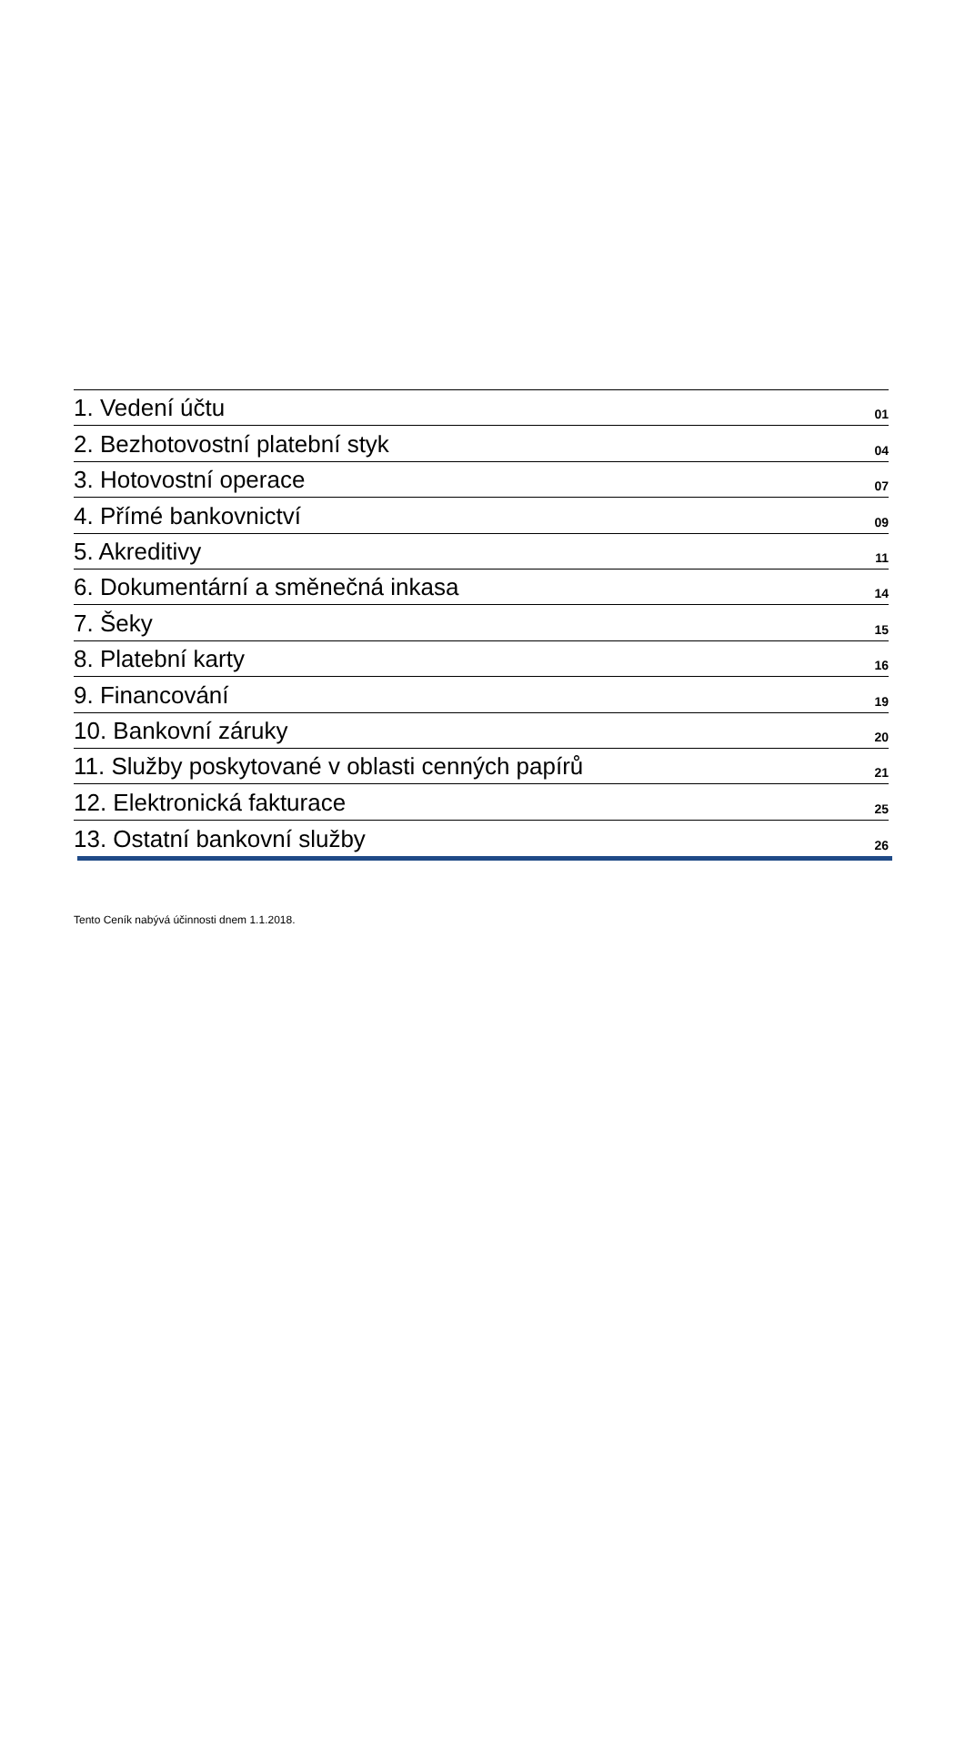1. Vedení účtu 01
2. Bezhotovostní platební styk 04
3. Hotovostní operace 07
4. Přímé bankovnictví 09
5. Akreditivy 11
6. Dokumentární a směnečná inkasa 14
7. Šeky 15
8. Platební karty 16
9. Financování 19
10. Bankovní záruky 20
11. Služby poskytované v oblasti cenných papírů 21
12. Elektronická fakturace 25
13. Ostatní bankovní služby 26
Tento Ceník nabývá účinnosti dnem 1.1.2018.